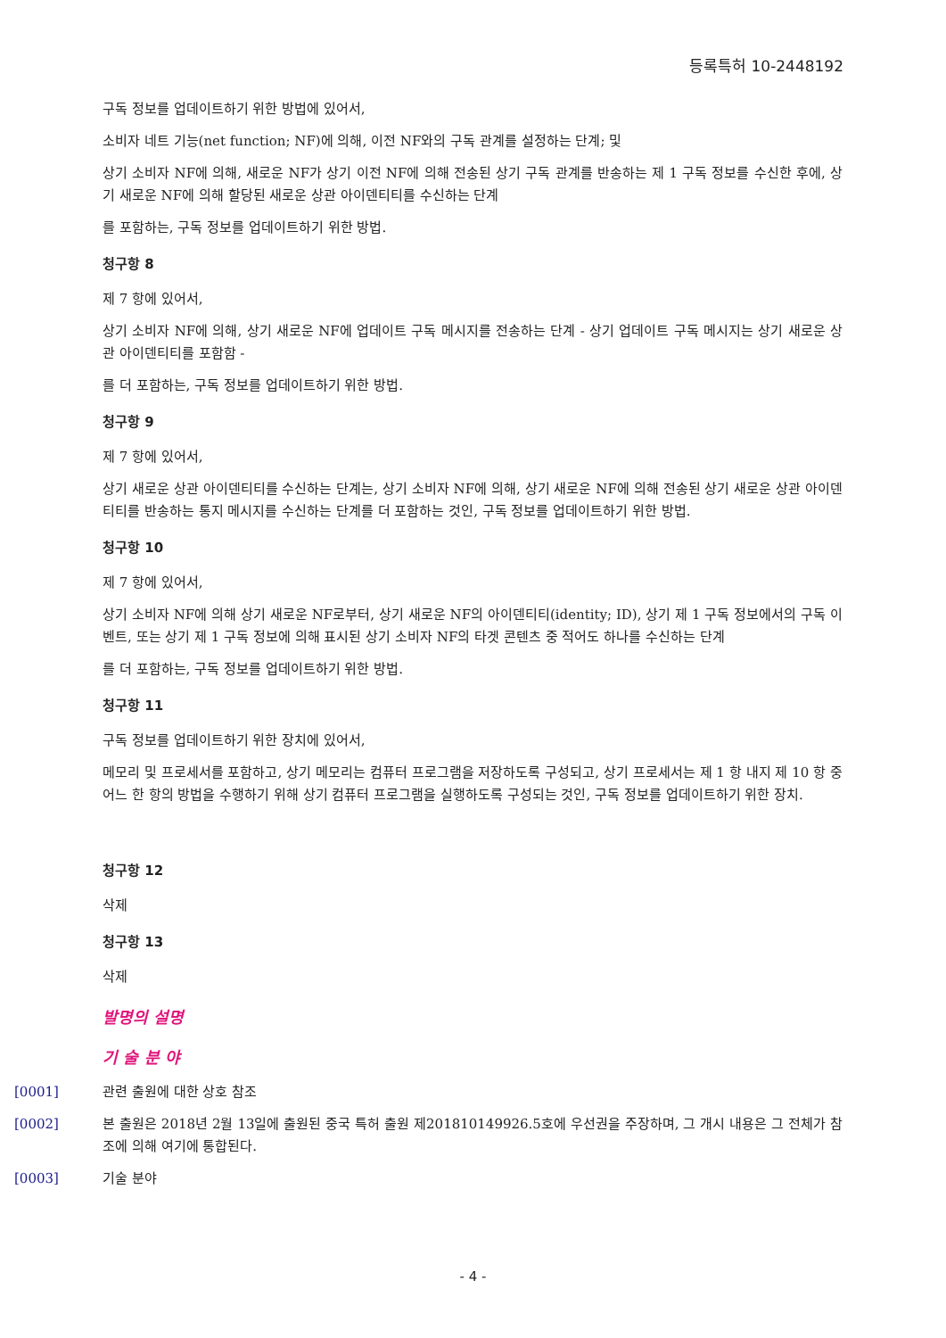등록특허 10-2448192
구독 정보를 업데이트하기 위한 방법에 있어서,
소비자 네트 기능(net function; NF)에 의해, 이전 NF와의 구독 관계를 설정하는 단계; 및
상기 소비자 NF에 의해, 새로운 NF가 상기 이전 NF에 의해 전송된 상기 구독 관계를 반송하는 제 1 구독 정보를 수신한 후에, 상기 새로운 NF에 의해 할당된 새로운 상관 아이덴티티를 수신하는 단계
를 포함하는, 구독 정보를 업데이트하기 위한 방법.
청구항 8
제 7 항에 있어서,
상기 소비자 NF에 의해, 상기 새로운 NF에 업데이트 구독 메시지를 전송하는 단계 - 상기 업데이트 구독 메시지는 상기 새로운 상관 아이덴티티를 포함함 -
를 더 포함하는, 구독 정보를 업데이트하기 위한 방법.
청구항 9
제 7 항에 있어서,
상기 새로운 상관 아이덴티티를 수신하는 단계는, 상기 소비자 NF에 의해, 상기 새로운 NF에 의해 전송된 상기 새로운 상관 아이덴티티를 반송하는 통지 메시지를 수신하는 단계를 더 포함하는 것인, 구독 정보를 업데이트하기 위한 방법.
청구항 10
제 7 항에 있어서,
상기 소비자 NF에 의해 상기 새로운 NF로부터, 상기 새로운 NF의 아이덴티티(identity; ID), 상기 제 1 구독 정보에서의 구독 이벤트, 또는 상기 제 1 구독 정보에 의해 표시된 상기 소비자 NF의 타겟 콘텐츠 중 적어도 하나를 수신하는 단계
를 더 포함하는, 구독 정보를 업데이트하기 위한 방법.
청구항 11
구독 정보를 업데이트하기 위한 장치에 있어서,
메모리 및 프로세서를 포함하고, 상기 메모리는 컴퓨터 프로그램을 저장하도록 구성되고, 상기 프로세서는 제 1 항 내지 제 10 항 중 어느 한 항의 방법을 수행하기 위해 상기 컴퓨터 프로그램을 실행하도록 구성되는 것인, 구독 정보를 업데이트하기 위한 장치.
청구항 12
삭제
청구항 13
삭제
발명의 설명
기 술 분 야
[0001] 관련 출원에 대한 상호 참조
[0002] 본 출원은 2018년 2월 13일에 출원된 중국 특허 출원 제201810149926.5호에 우선권을 주장하며, 그 개시 내용은 그 전체가 참조에 의해 여기에 통합된다.
[0003] 기술 분야
- 4 -